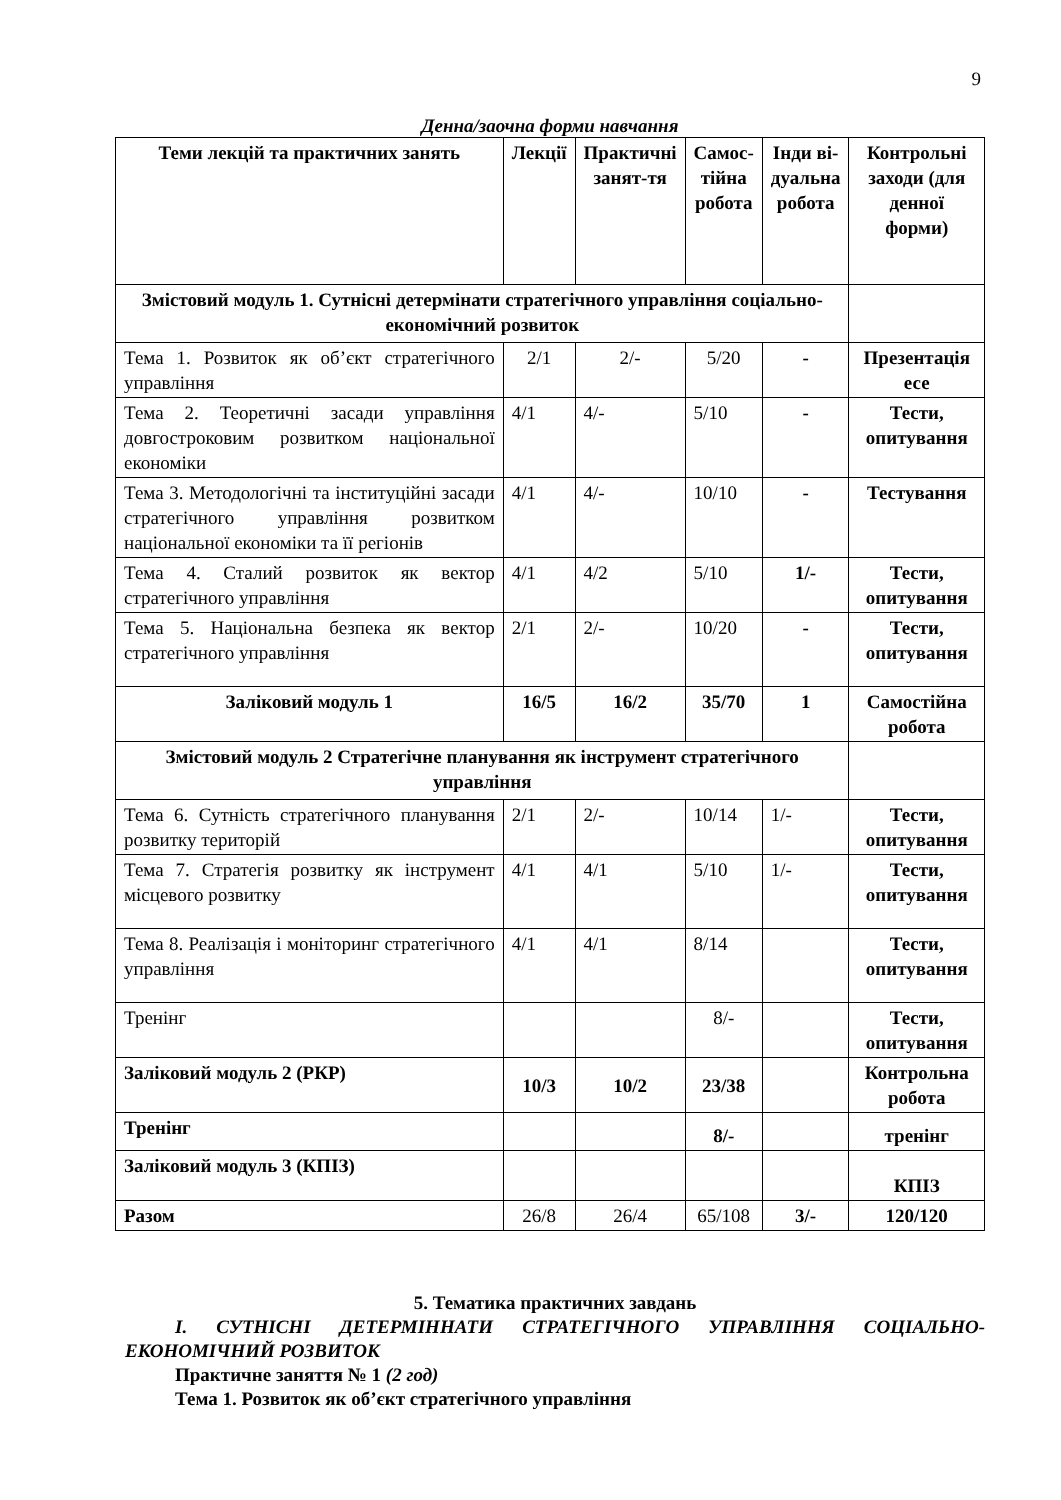9
Денна/заочна форми навчання
| Теми лекцій та практичних занять | Лекції | Практичні занят-тя | Самос-тійна робота | Інди ві-дуальна робота | Контрольні заходи (для денної форми) |
| --- | --- | --- | --- | --- | --- |
| Змістовий модуль 1. Сутнісні детермінати стратегічного управління соціально-економічний розвиток | | | | | |
| Тема 1. Розвиток як об’єкт стратегічного управління | 2/1 | 2/- | 5/20 | - | Презентація есе |
| Тема 2. Теоретичні засади управління довгостроковим розвитком національної економіки | 4/1 | 4/- | 5/10 | - | Тести, опитування |
| Тема 3. Методологічні та інституційні засади стратегічного управління розвитком національної економіки та її регіонів | 4/1 | 4/- | 10/10 | - | Тестування |
| Тема 4. Сталий розвиток як вектор стратегічного управління | 4/1 | 4/2 | 5/10 | 1/- | Тести, опитування |
| Тема 5. Національна безпека як вектор стратегічного управління | 2/1 | 2/- | 10/20 | - | Тести, опитування |
| Заліковий модуль 1 | 16/5 | 16/2 | 35/70 | 1 | Самостійна робота |
| Змістовий модуль 2 Стратегічне планування як інструмент стратегічного управління | | | | | |
| Тема 6. Сутність стратегічного планування розвитку територій | 2/1 | 2/- | 10/14 | 1/- | Тести, опитування |
| Тема 7. Стратегія розвитку як інструмент місцевого розвитку | 4/1 | 4/1 | 5/10 | 1/- | Тести, опитування |
| Тема 8. Реалізація і моніторинг стратегічного управління | 4/1 | 4/1 | 8/14 | | Тести, опитування |
| Тренінг | | | 8/- | | Тести, опитування |
| Заліковий модуль 2 (РКР) | 10/3 | 10/2 | 23/38 | | Контрольна робота |
| Тренінг | | | 8/- | | тренінг |
| Заліковий модуль 3 (КПІЗ) | | | | | КПІЗ |
| Разом | 26/8 | 26/4 | 65/108 | 3/- | 120/120 |
5. Тематика практичних завдань
І. СУТНІСНІ ДЕТЕРМІННАТИ СТРАТЕГІЧНОГО УПРАВЛІННЯ СОЦІАЛЬНО-ЕКОНОМІЧНИЙ РОЗВИТОК
Практичне заняття № 1 (2 год)
Тема 1. Розвиток як об’єкт стратегічного управління